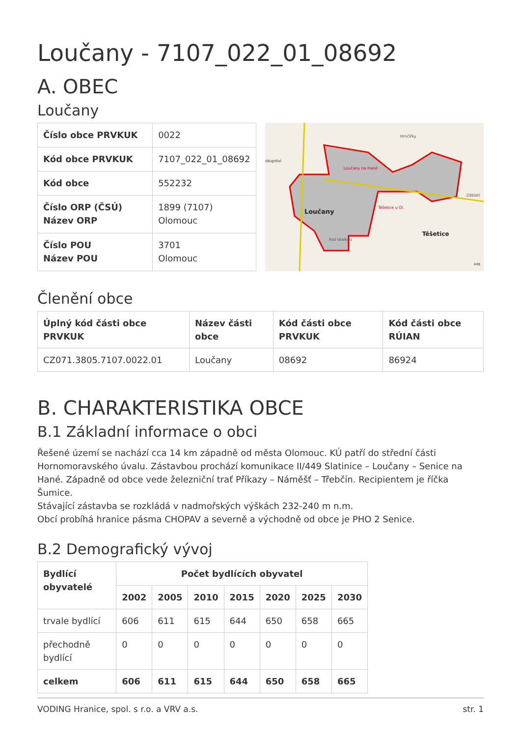Loučany - 7107_022_01_08692
A. OBEC
Loučany
| Číslo obce PRVKUK | 0022 |
| Kód obce PRVKUK | 7107_022_01_08692 |
| Kód obce | 552232 |
| Číslo ORP (ČSÚ) Název ORP | 1899 (7107) Olomouc |
| Číslo POU Název POU | 3701 Olomouc |
Loučany
Těšetice
Loučany na Hané
Těšetice u Ol.
Hrnčířky
Záblatí
Pod skalkou
skupství
448
Členění obce
| Úplný kód části obce PRVKUK | Název části obce | Kód části obce PRVKUK | Kód části obce RÚIAN |
| --- | --- | --- | --- |
| CZ071.3805.7107.0022.01 | Loučany | 08692 | 86924 |
B. CHARAKTERISTIKA OBCE
B.1 Základní informace o obci
Řešené území se nachází cca 14 km západně od města Olomouc. KÚ patří do střední části Hornomoravského úvalu. Zástavbou prochází komunikace II/449 Slatinice – Loučany – Senice na Hané. Západně od obce vede železniční trať Příkazy – Náměšť – Třebčín. Recipientem je říčka Šumice.
Stávající zástavba se rozkládá v nadmořských výškách 232-240 m n.m.
Obcí probíhá hranice pásma CHOPAV a severně a východně od obce je PHO 2 Senice.
B.2 Demografický vývoj
| Bydlící obyvatelé | Počet bydlících obyvatel | | | | | | |
| --- | --- | --- | --- | --- | --- | --- | --- |
| | 2002 | 2005 | 2010 | 2015 | 2020 | 2025 | 2030 |
| trvale bydlící | 606 | 611 | 615 | 644 | 650 | 658 | 665 |
| přechodně bydlící | 0 | 0 | 0 | 0 | 0 | 0 | 0 |
| celkem | 606 | 611 | 615 | 644 | 650 | 658 | 665 |
VODING Hranice, spol. s r.o. a VRV a.s. str. 1